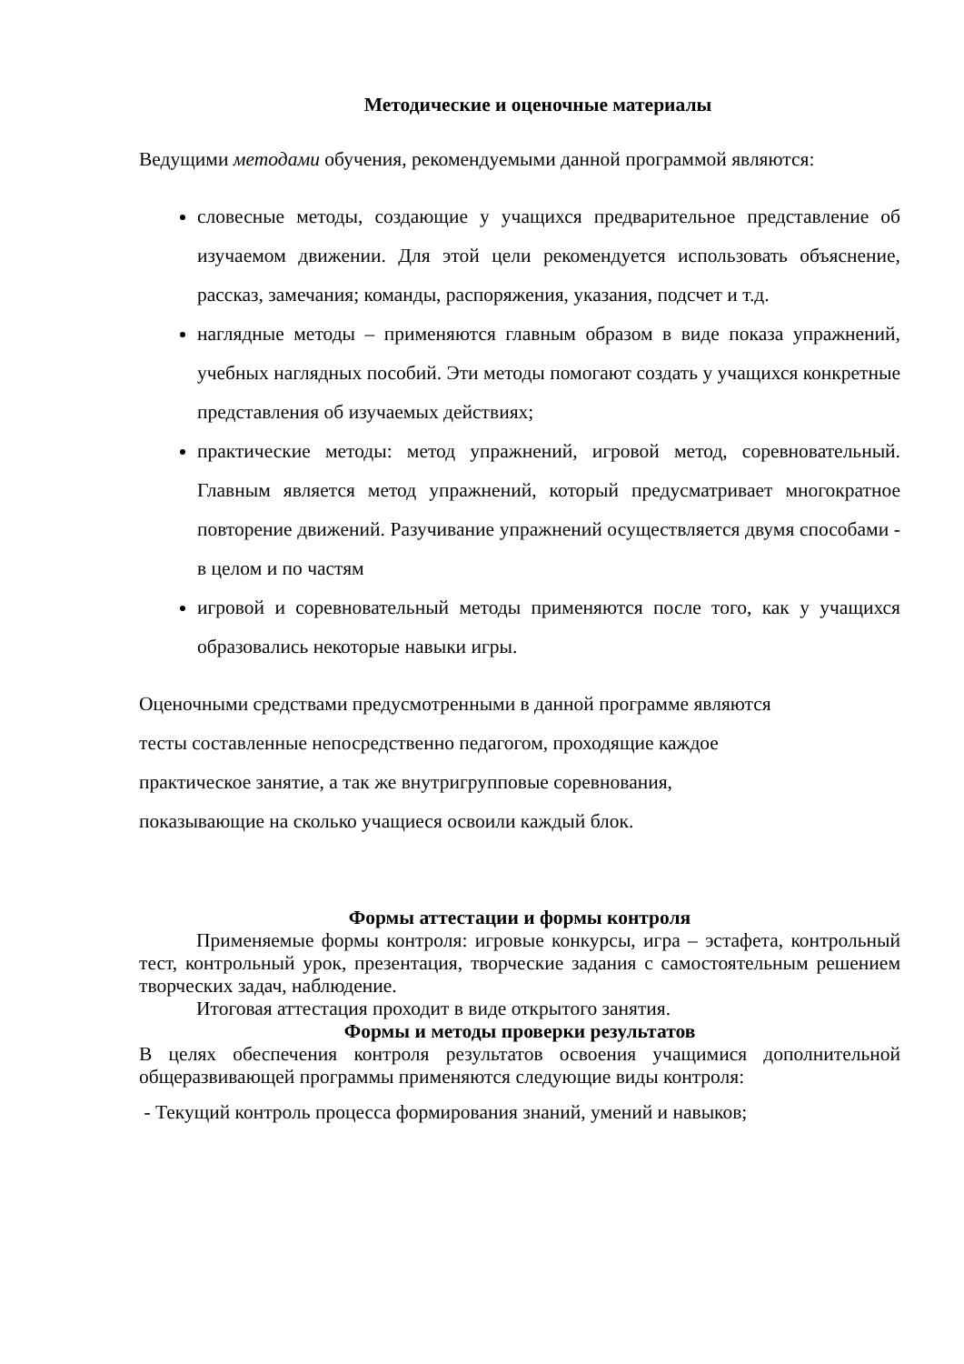Методические и оценочные материалы
Ведущими методами обучения, рекомендуемыми данной программой являются:
словесные методы, создающие у учащихся предварительное представление об изучаемом движении. Для этой цели рекомендуется использовать объяснение, рассказ, замечания; команды, распоряжения, указания, подсчет и т.д.
наглядные методы – применяются главным образом в виде показа упражнений, учебных наглядных пособий. Эти методы помогают создать у учащихся конкретные представления об изучаемых действиях;
практические методы: метод упражнений, игровой метод, соревновательный. Главным является метод упражнений, который предусматривает многократное повторение движений. Разучивание упражнений осуществляется двумя способами - в целом и по частям
игровой и соревновательный методы применяются после того, как у учащихся образовались некоторые навыки игры.
Оценочными средствами предусмотренными в данной программе являются
тесты составленные непосредственно педагогом, проходящие каждое
практическое занятие, а так же внутригрупповые соревнования,
показывающие на сколько учащиеся освоили каждый блок.
Формы аттестации и формы контроля
Применяемые формы контроля: игровые конкурсы, игра – эстафета, контрольный тест, контрольный урок, презентация, творческие задания с самостоятельным решением творческих задач, наблюдение.
Итоговая аттестация проходит в виде открытого занятия.
Формы и методы проверки результатов
В целях обеспечения контроля результатов освоения учащимися дополнительной общеразвивающей программы применяются следующие виды контроля:
- Текущий контроль процесса формирования знаний, умений и навыков;